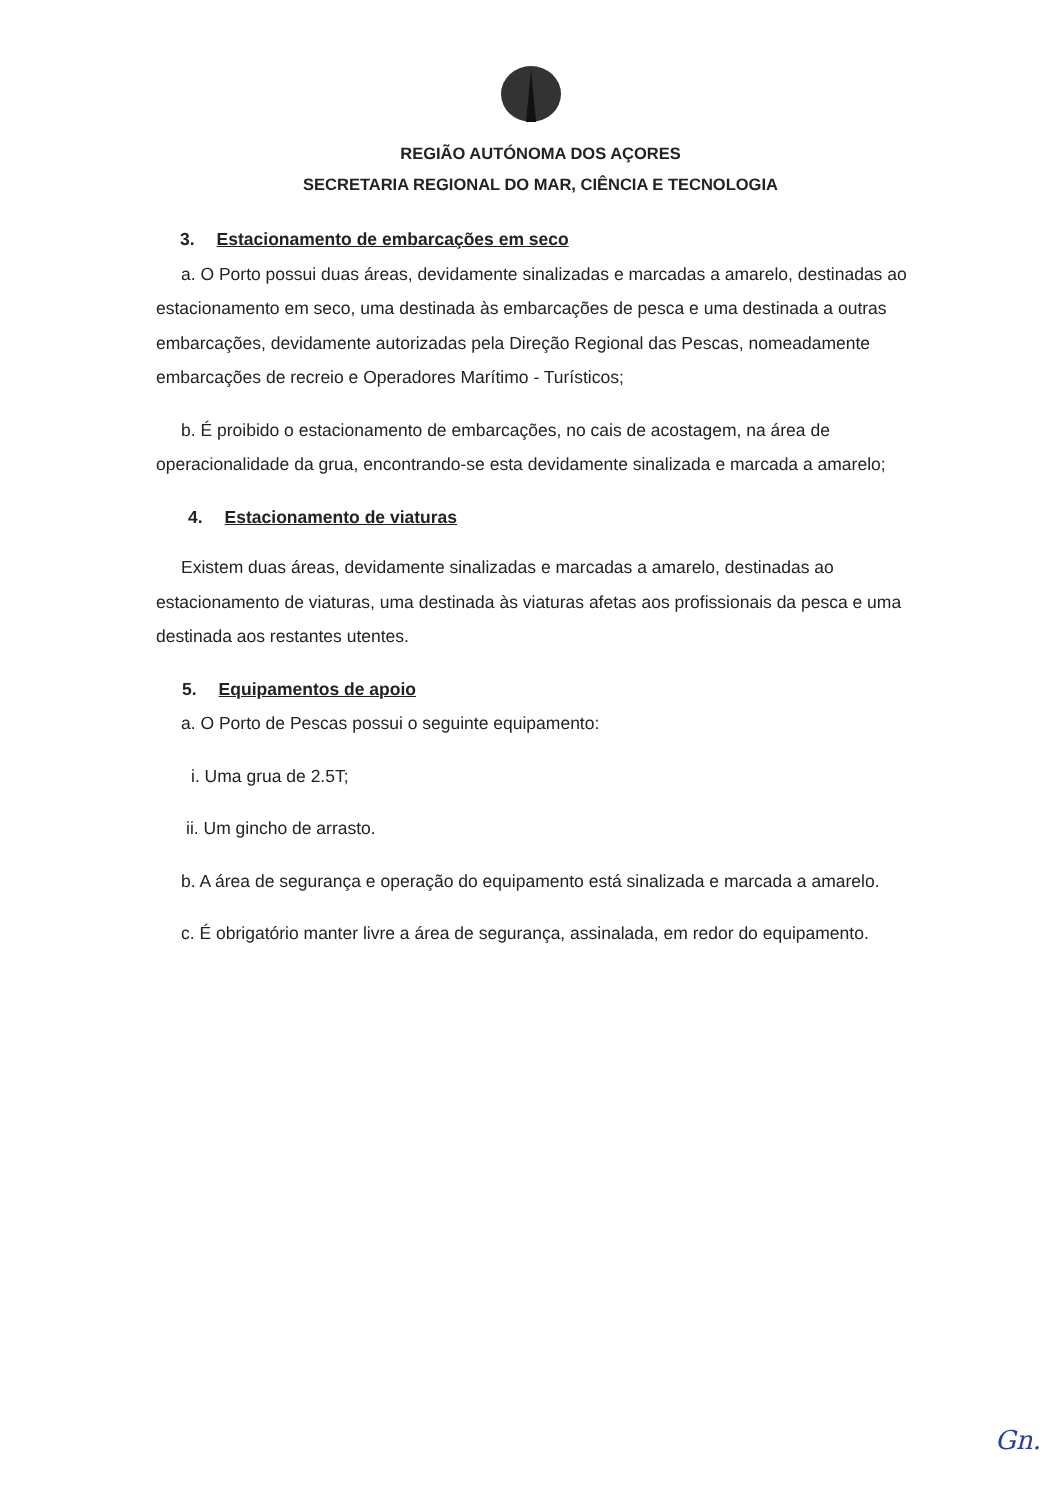REGIÃO AUTÓNOMA DOS AÇORES
SECRETARIA REGIONAL DO MAR, CIÊNCIA E TECNOLOGIA
3. Estacionamento de embarcações em seco
a. O Porto possui duas áreas, devidamente sinalizadas e marcadas a amarelo, destinadas ao estacionamento em seco, uma destinada às embarcações de pesca e uma destinada a outras embarcações, devidamente autorizadas pela Direção Regional das Pescas, nomeadamente embarcações de recreio e Operadores Marítimo - Turísticos;
b. É proibido o estacionamento de embarcações, no cais de acostagem, na área de operacionalidade da grua, encontrando-se esta devidamente sinalizada e marcada a amarelo;
4. Estacionamento de viaturas
Existem duas áreas, devidamente sinalizadas e marcadas a amarelo, destinadas ao estacionamento de viaturas, uma destinada às viaturas afetas aos profissionais da pesca e uma destinada aos restantes utentes.
5. Equipamentos de apoio
a. O Porto de Pescas possui o seguinte equipamento:
i. Uma grua de 2.5T;
ii. Um gincho de arrasto.
b. A área de segurança e operação do equipamento está sinalizada e marcada a amarelo.
c. É obrigatório manter livre a área de segurança, assinalada, em redor do equipamento.
Gn.